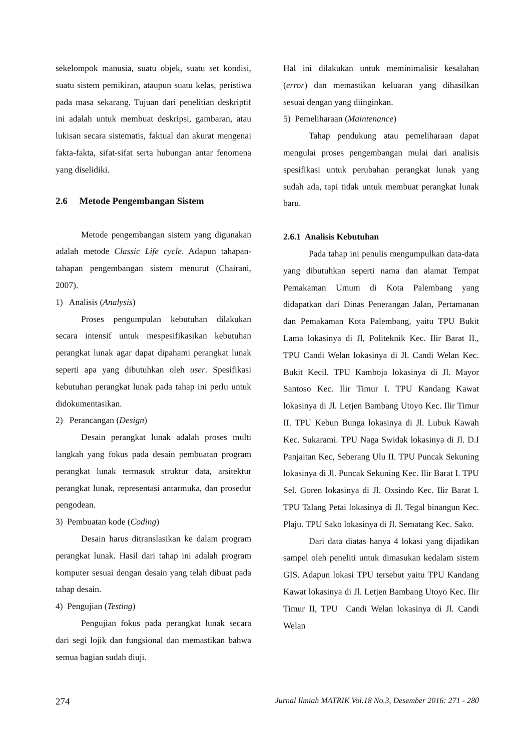sekelompok manusia, suatu objek, suatu set kondisi, suatu sistem pemikiran, ataupun suatu kelas, peristiwa pada masa sekarang. Tujuan dari penelitian deskriptif ini adalah untuk membuat deskripsi, gambaran, atau lukisan secara sistematis, faktual dan akurat mengenai fakta-fakta, sifat-sifat serta hubungan antar fenomena yang diselidiki.
2.6 Metode Pengembangan Sistem
Metode pengembangan sistem yang digunakan adalah metode Classic Life cycle. Adapun tahapan-tahapan pengembangan sistem menurut (Chairani, 2007).
1) Analisis (Analysis)
Proses pengumpulan kebutuhan dilakukan secara intensif untuk mespesifikasikan kebutuhan perangkat lunak agar dapat dipahami perangkat lunak seperti apa yang dibutuhkan oleh user. Spesifikasi kebutuhan perangkat lunak pada tahap ini perlu untuk didokumentasikan.
2) Perancangan (Design)
Desain perangkat lunak adalah proses multi langkah yang fokus pada desain pembuatan program perangkat lunak termasuk struktur data, arsitektur perangkat lunak, representasi antarmuka, dan prosedur pengodean.
3) Pembuatan kode (Coding)
Desain harus ditranslasikan ke dalam program perangkat lunak. Hasil dari tahap ini adalah program komputer sesuai dengan desain yang telah dibuat pada tahap desain.
4) Pengujian (Testing)
Pengujian fokus pada perangkat lunak secara dari segi lojik dan fungsional dan memastikan bahwa semua bagian sudah diuji.
Hal ini dilakukan untuk meminimalisir kesalahan (error) dan memastikan keluaran yang dihasilkan sesuai dengan yang diinginkan.
5) Pemeliharaan (Maintenance)
Tahap pendukung atau pemeliharaan dapat mengulai proses pengembangan mulai dari analisis spesifikasi untuk perubahan perangkat lunak yang sudah ada, tapi tidak untuk membuat perangkat lunak baru.
2.6.1 Analisis Kebutuhan
Pada tahap ini penulis mengumpulkan data-data yang dibutuhkan seperti nama dan alamat Tempat Pemakaman Umum di Kota Palembang yang didapatkan dari Dinas Penerangan Jalan, Pertamanan dan Pemakaman Kota Palembang, yaitu TPU Bukit Lama lokasinya di Jl, Politeknik Kec. Ilir Barat II., TPU Candi Welan lokasinya di Jl. Candi Welan Kec. Bukit Kecil. TPU Kamboja lokasinya di Jl. Mayor Santoso Kec. Ilir Timur I. TPU Kandang Kawat lokasinya di Jl. Letjen Bambang Utoyo Kec. Ilir Timur II. TPU Kebun Bunga lokasinya di Jl. Lubuk Kawah Kec. Sukarami. TPU Naga Swidak lokasinya di Jl. D.I Panjaitan Kec, Seberang Ulu II. TPU Puncak Sekuning lokasinya di Jl. Puncak Sekuning Kec. Ilir Barat I. TPU Sel. Goren lokasinya di Jl. Oxsindo Kec. Ilir Barat I. TPU Talang Petai lokasinya di Jl. Tegal binangun Kec. Plaju. TPU Sako lokasinya di Jl. Sematang Kec. Sako.
Dari data diatas hanya 4 lokasi yang dijadikan sampel oleh peneliti untuk dimasukan kedalam sistem GIS. Adapun lokasi TPU tersebut yaitu TPU Kandang Kawat lokasinya di Jl. Letjen Bambang Utoyo Kec. Ilir Timur II, TPU Candi Welan lokasinya di Jl. Candi Welan
274 Jurnal Ilmiah MATRIK Vol.18 No.3, Desember 2016: 271 - 280